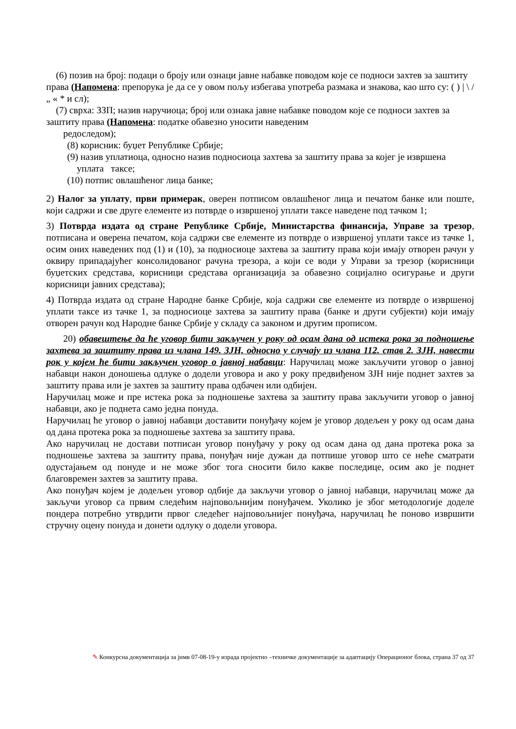(6) позив на број: подаци о броју или ознаци јавне набавке поводом које се подноси захтев за заштиту права (Напомена: препорука је да се у овом пољу избегава употреба размака и знакова, као што су: ( ) | \ / „ « * и сл);
(7) сврха: ЗЗП; назив наручиоца; број или ознака јавне набавке поводом које се подноси захтев за заштиту права (Напомена: податке обавезно уносити наведеним
редоследом);
(8) корисник: буџет Републике Србије;
(9) назив уплатиоца, односно назив подносиоца захтева за заштиту права за којег је извршена уплата таксе;
(10) потпис овлашћеног лица банке;
2) Налог за уплату, први примерак, оверен потписом овлашћеног лица и печатом банке или поште, који садржи и све друге елементе из потврде о извршеној уплати таксе наведене под тачком 1;
3) Потврда издата од стране Републике Србије, Министарства финансија, Управе за трезор, потписана и оверена печатом, која садржи све елементе из потврде о извршеној уплати таксе из тачке 1, осим оних наведених под (1) и (10), за подносиоце захтева за заштиту права који имају отворен рачун у оквиру припадајућег консолидованог рачуна трезора, а који се води у Управи за трезор (корисници буџетских средстава, корисници средстава организација за обавезно социјално осигурање и други корисници јавних средстава);
4) Потврда издата од стране Народне банке Србије, која садржи све елементе из потврде о извршеној уплати таксе из тачке 1, за подносиоце захтева за заштиту права (банке и други субјекти) који имају отворен рачун код Народне банке Србије у складу са законом и другим прописом.
20) обавештење да ће уговор бити закључен у року од осам дана од истека рока за подношење захтева за заштиту права из члана 149. ЗЈН, односно у случају из члана 112. став 2. ЗЈН, навести рок у којем ће бити закључен уговор о јавној набавци: Наручилац може закључити уговор о јавној набавци након доношења одлуке о додели уговора и ако у року предвиђеном ЗЈН није поднет захтев за заштиту права или је захтев за заштиту права одбачен или одбијен.
Наручилац може и пре истека рока за подношење захтева за заштиту права закључити уговор о јавној набавци, ако је поднета само једна понуда.
Наручилац ће уговор о јавној набавци доставити понуђачу којем је уговор додељен у року од осам дана од дана протека рока за подношење захтева за заштиту права.
Ако наручилац не достави потписан уговор понуђачу у року од осам дана од дана протека рока за подношење захтева за заштиту права, понуђач није дужан да потпише уговор што се неће сматрати одустајањем од понуде и не може због тога сносити било какве последице, осим ако је поднет благовремен захтев за заштиту права.
Ако понуђач којем је додељен уговор одбије да закључи уговор о јавној набавци, наручилац може да закључи уговор са првим следећим најповољнијим понуђачем. Уколико је због методологије доделе пондера потребно утврдити првог следећег најповољнијег понуђача, наручилац ће поново извршити стручну оцену понуда и донети одлуку о додели уговора.
✎ Конкурсна документација за јнмв 07-08-19-у израда пројектно –техничке документације за адаптацију Операционог блока, страна 37 од 37